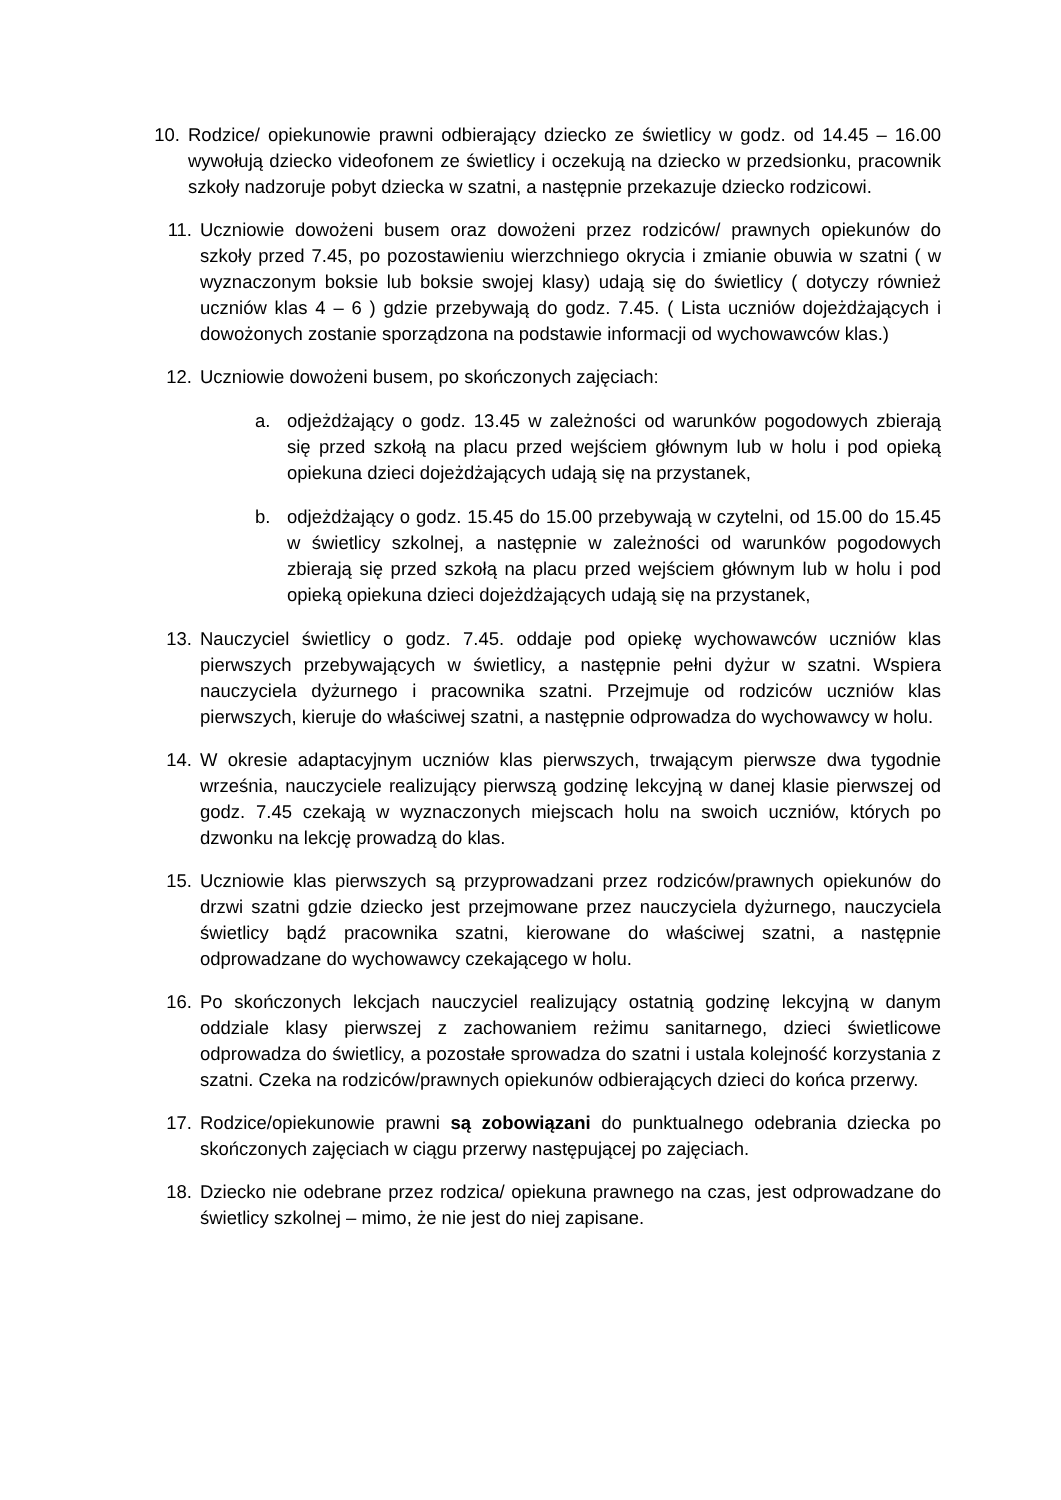10.
Rodzice/ opiekunowie prawni odbierający dziecko ze świetlicy w godz. od 14.45 – 16.00 wywołują dziecko videofonem ze świetlicy i oczekują na dziecko w przedsionku, pracownik szkoły nadzoruje pobyt dziecka w szatni, a następnie przekazuje dziecko rodzicowi.
11. Uczniowie dowożeni busem oraz dowożeni przez rodziców/ prawnych opiekunów do szkoły przed 7.45, po pozostawieniu wierzchniego okrycia i zmianie obuwia w szatni ( w wyznaczonym boksie lub boksie swojej klasy) udają się do świetlicy ( dotyczy również uczniów klas 4 – 6 ) gdzie przebywają do godz. 7.45. ( Lista uczniów dojeżdżających i dowożonych zostanie sporządzona na podstawie informacji od wychowawców klas.)
12. Uczniowie dowożeni busem, po skończonych zajęciach:
a. odjeżdżający o godz. 13.45 w zależności od warunków pogodowych zbierają się przed szkołą na placu przed wejściem głównym lub w holu i pod opieką opiekuna dzieci dojeżdżających udają się na przystanek,
b. odjeżdżający o godz. 15.45 do 15.00 przebywają w czytelni, od 15.00 do 15.45 w świetlicy szkolnej, a następnie w zależności od warunków pogodowych zbierają się przed szkołą na placu przed wejściem głównym lub w holu i pod opieką opiekuna dzieci dojeżdżających udają się na przystanek,
13. Nauczyciel świetlicy o godz. 7.45. oddaje pod opiekę wychowawców uczniów klas pierwszych przebywających w świetlicy, a następnie pełni dyżur w szatni. Wspiera nauczyciela dyżurnego i pracownika szatni. Przejmuje od rodziców uczniów klas pierwszych, kieruje do właściwej szatni, a następnie odprowadza do wychowawcy w holu.
14. W okresie adaptacyjnym uczniów klas pierwszych, trwającym pierwsze dwa tygodnie września, nauczyciele realizujący pierwszą godzinę lekcyjną w danej klasie pierwszej od godz. 7.45 czekają w wyznaczonych miejscach holu na swoich uczniów, których po dzwonku na lekcję prowadzą do klas.
15. Uczniowie klas pierwszych są przyprowadzani przez rodziców/prawnych opiekunów do drzwi szatni gdzie dziecko jest przejmowane przez nauczyciela dyżurnego, nauczyciela świetlicy bądź pracownika szatni, kierowane do właściwej szatni, a następnie odprowadzane do wychowawcy czekającego w holu.
16. Po skończonych lekcjach nauczyciel realizujący ostatnią godzinę lekcyjną w danym oddziale klasy pierwszej z zachowaniem reżimu sanitarnego, dzieci świetlicowe odprowadza do świetlicy, a pozostałe sprowadza do szatni i ustala kolejność korzystania z szatni. Czeka na rodziców/prawnych opiekunów odbierających dzieci do końca przerwy.
17. Rodzice/opiekunowie prawni są zobowiązani do punktualnego odebrania dziecka po skończonych zajęciach w ciągu przerwy następującej po zajęciach.
18. Dziecko nie odebrane przez rodzica/ opiekuna prawnego na czas, jest odprowadzane do świetlicy szkolnej – mimo, że nie jest do niej zapisane.